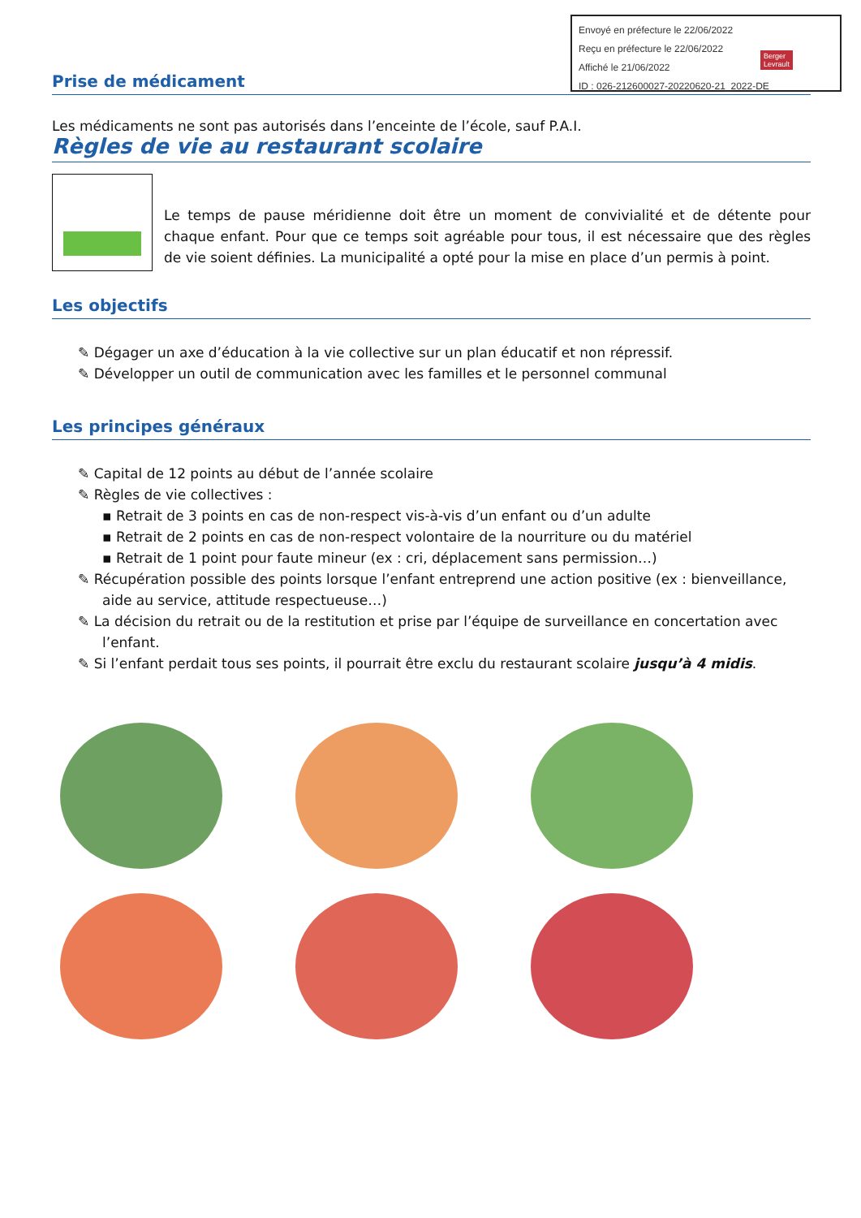Envoyé en préfecture le 22/06/2022
Reçu en préfecture le 22/06/2022
Affiché le 21/06/2022
ID : 026-212600027-20220620-21_2022-DE
Berger
Levrault
Prise de médicament
Les médicaments ne sont pas autorisés dans l’enceinte de l’école, sauf P.A.I.
Règles de vie au restaurant scolaire
Le temps de pause méridienne doit être un moment de convivialité et de détente pour chaque enfant. Pour que ce temps soit agréable pour tous, il est nécessaire que des règles de vie soient définies. La municipalité a opté pour la mise en place d’un permis à point.
Les objectifs
✎ Dégager un axe d’éducation à la vie collective sur un plan éducatif et non répressif.
✎ Développer un outil de communication avec les familles et le personnel communal
Les principes généraux
✎ Capital de 12 points au début de l’année scolaire
✎ Règles de vie collectives :
▪ Retrait de 3 points en cas de non-respect vis-à-vis d’un enfant ou d’un adulte
▪ Retrait de 2 points en cas de non-respect volontaire de la nourriture ou du matériel
▪ Retrait de 1 point pour faute mineur (ex : cri, déplacement sans permission…)
✎ Récupération possible des points lorsque l’enfant entreprend une action positive (ex : bienveillance, aide au service, attitude respectueuse…)
✎ La décision du retrait ou de la restitution et prise par l’équipe de surveillance en concertation avec l’enfant.
✎ Si l’enfant perdait tous ses points, il pourrait être exclu du restaurant scolaire jusqu’à 4 midis.